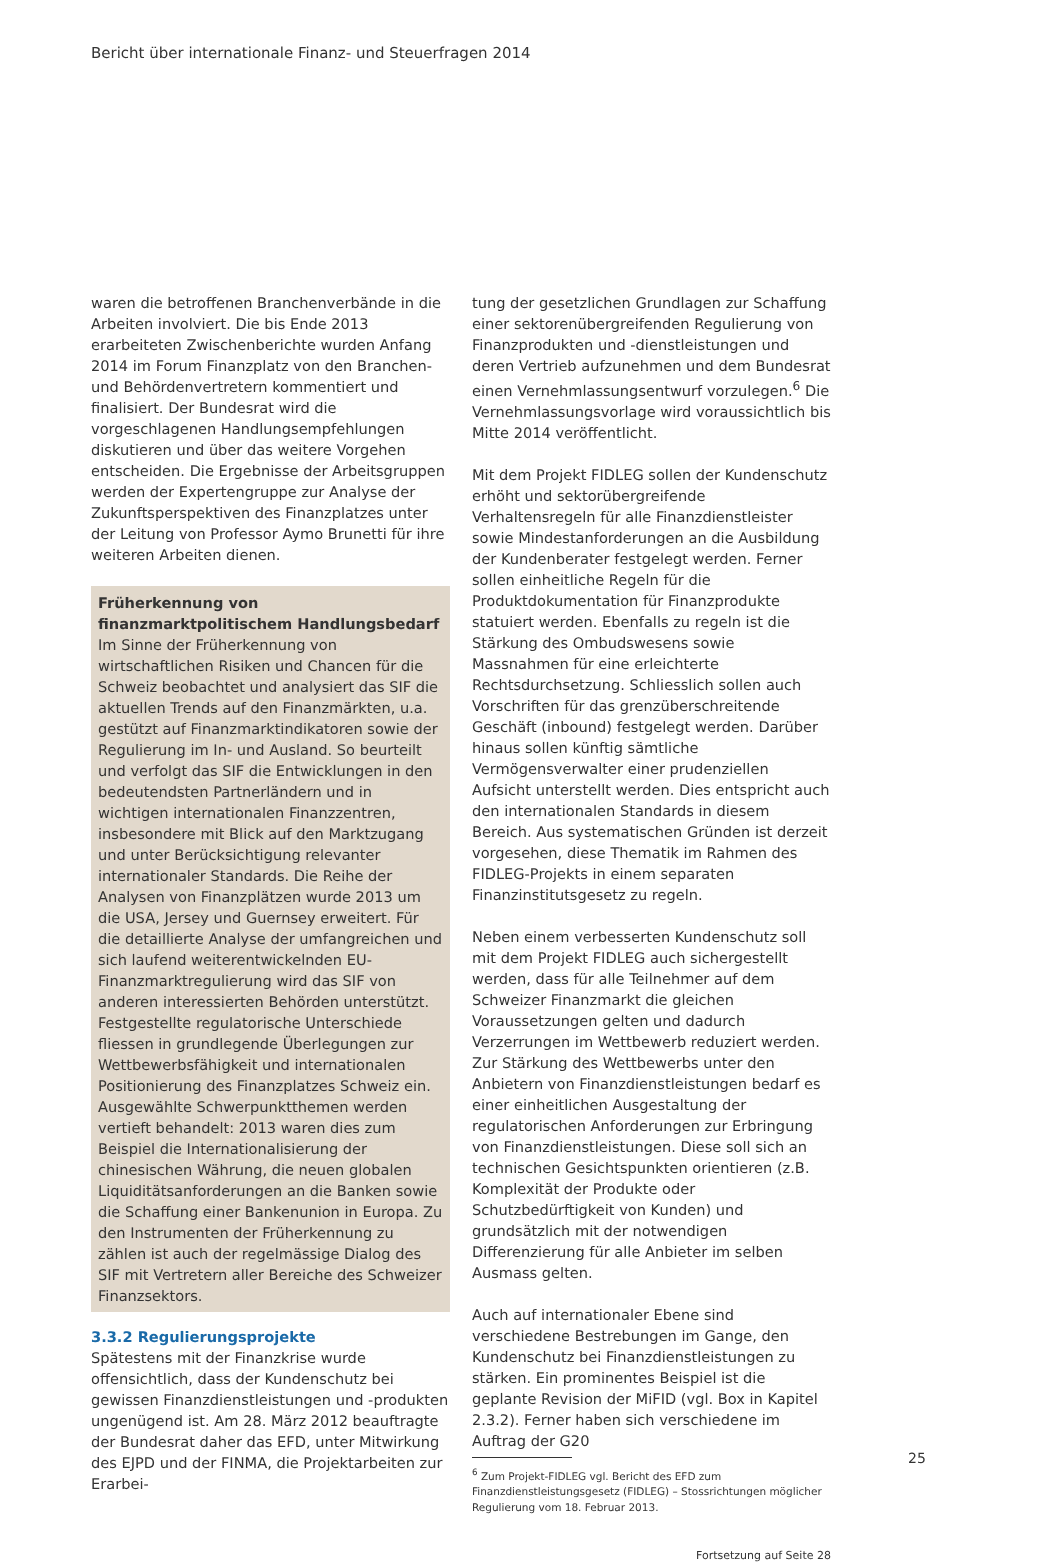Bericht über internationale Finanz- und Steuerfragen 2014
waren die betroffenen Branchenverbände in die Arbeiten involviert. Die bis Ende 2013 erarbeiteten Zwischenberichte wurden Anfang 2014 im Forum Finanzplatz von den Branchen- und Behördenvertretern kommentiert und finalisiert. Der Bundesrat wird die vorgeschlagenen Handlungsempfehlungen diskutieren und über das weitere Vorgehen entscheiden. Die Ergebnisse der Arbeitsgruppen werden der Expertengruppe zur Analyse der Zukunftsperspektiven des Finanzplatzes unter der Leitung von Professor Aymo Brunetti für ihre weiteren Arbeiten dienen.
Früherkennung von finanzmarktpolitischem Handlungsbedarf
Im Sinne der Früherkennung von wirtschaftlichen Risiken und Chancen für die Schweiz beobachtet und analysiert das SIF die aktuellen Trends auf den Finanzmärkten, u.a. gestützt auf Finanzmarktindikatoren sowie der Regulierung im In- und Ausland. So beurteilt und verfolgt das SIF die Entwicklungen in den bedeutendsten Partnerländern und in wichtigen internationalen Finanzzentren, insbesondere mit Blick auf den Marktzugang und unter Berücksichtigung relevanter internationaler Standards. Die Reihe der Analysen von Finanzplätzen wurde 2013 um die USA, Jersey und Guernsey erweitert. Für die detaillierte Analyse der umfangreichen und sich laufend weiterentwickelnden EU-Finanzmarktregulierung wird das SIF von anderen interessierten Behörden unterstützt. Festgestellte regulatorische Unterschiede fliessen in grundlegende Überlegungen zur Wettbewerbsfähigkeit und internationalen Positionierung des Finanzplatzes Schweiz ein. Ausgewählte Schwerpunktthemen werden vertieft behandelt: 2013 waren dies zum Beispiel die Internationalisierung der chinesischen Währung, die neuen globalen Liquiditätsanforderungen an die Banken sowie die Schaffung einer Bankenunion in Europa. Zu den Instrumenten der Früherkennung zu zählen ist auch der regelmässige Dialog des SIF mit Vertretern aller Bereiche des Schweizer Finanzsektors.
3.3.2 Regulierungsprojekte
Spätestens mit der Finanzkrise wurde offensichtlich, dass der Kundenschutz bei gewissen Finanzdienstleistungen und -produkten ungenügend ist. Am 28. März 2012 beauftragte der Bundesrat daher das EFD, unter Mitwirkung des EJPD und der FINMA, die Projektarbeiten zur Erarbei-
tung der gesetzlichen Grundlagen zur Schaffung einer sektorenübergreifenden Regulierung von Finanzprodukten und -dienstleistungen und deren Vertrieb aufzunehmen und dem Bundesrat einen Vernehmlassungsentwurf vorzulegen.<sup>6</sup> Die Vernehmlassungsvorlage wird voraussichtlich bis Mitte 2014 veröffentlicht.
Mit dem Projekt FIDLEG sollen der Kundenschutz erhöht und sektorübergreifende Verhaltensregeln für alle Finanzdienstleister sowie Mindestanforderungen an die Ausbildung der Kundenberater festgelegt werden. Ferner sollen einheitliche Regeln für die Produktdokumentation für Finanzprodukte statuiert werden. Ebenfalls zu regeln ist die Stärkung des Ombudswesens sowie Massnahmen für eine erleichterte Rechtsdurchsetzung. Schliesslich sollen auch Vorschriften für das grenzüberschreitende Geschäft (inbound) festgelegt werden. Darüber hinaus sollen künftig sämtliche Vermögensverwalter einer prudenziellen Aufsicht unterstellt werden. Dies entspricht auch den internationalen Standards in diesem Bereich. Aus systematischen Gründen ist derzeit vorgesehen, diese Thematik im Rahmen des FIDLEG-Projekts in einem separaten Finanzinstitutsgesetz zu regeln.
Neben einem verbesserten Kundenschutz soll mit dem Projekt FIDLEG auch sichergestellt werden, dass für alle Teilnehmer auf dem Schweizer Finanzmarkt die gleichen Voraussetzungen gelten und dadurch Verzerrungen im Wettbewerb reduziert werden. Zur Stärkung des Wettbewerbs unter den Anbietern von Finanzdienstleistungen bedarf es einer einheitlichen Ausgestaltung der regulatorischen Anforderungen zur Erbringung von Finanzdienstleistungen. Diese soll sich an technischen Gesichtspunkten orientieren (z.B. Komplexität der Produkte oder Schutzbedürftigkeit von Kunden) und grundsätzlich mit der notwendigen Differenzierung für alle Anbieter im selben Ausmass gelten.
Auch auf internationaler Ebene sind verschiedene Bestrebungen im Gange, den Kundenschutz bei Finanzdienstleistungen zu stärken. Ein prominentes Beispiel ist die geplante Revision der MiFID (vgl. Box in Kapitel 2.3.2). Ferner haben sich verschiedene im Auftrag der G20
<sup>6</sup> Zum Projekt-FIDLEG vgl. Bericht des EFD zum Finanzdienstleistungsgesetz (FIDLEG) – Stossrichtungen möglicher Regulierung vom 18. Februar 2013.
Fortsetzung auf Seite 28
25